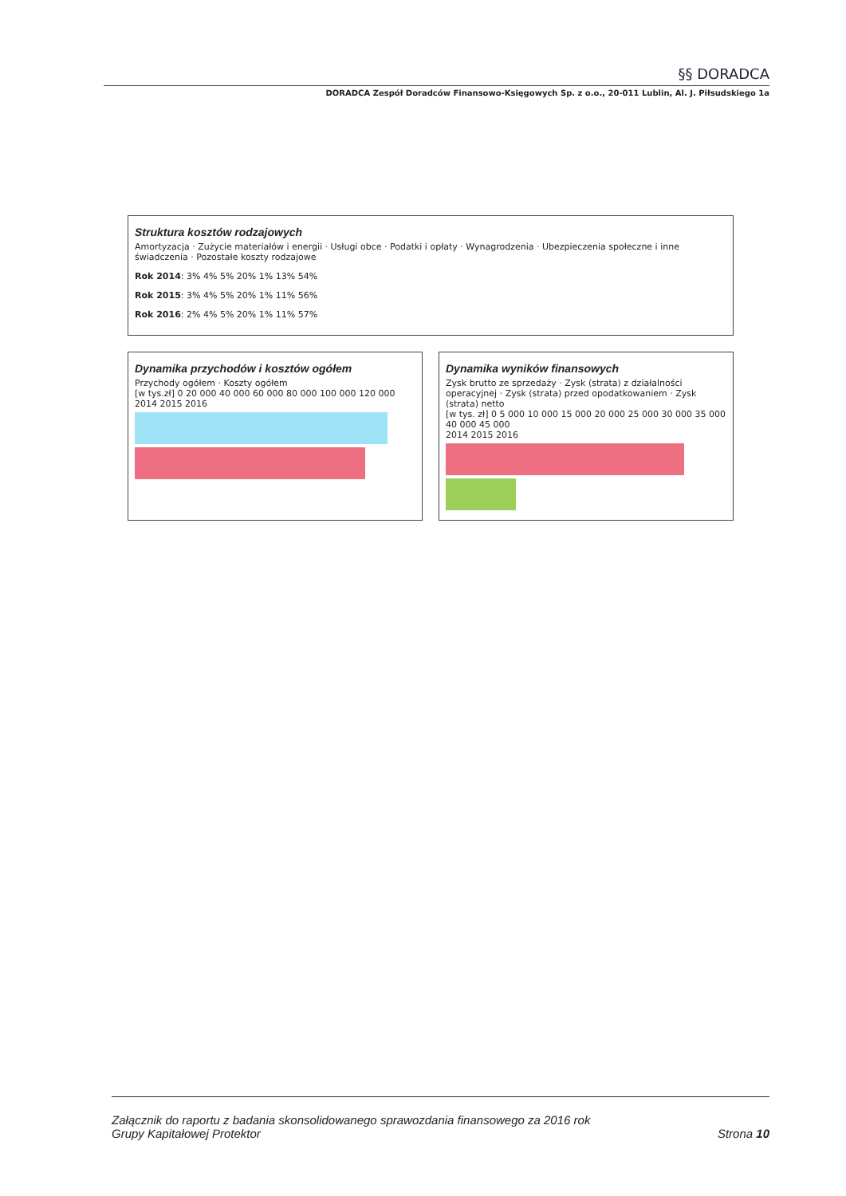§§ DORADCA
DORADCA Zespół Doradców Finansowo-Księgowych Sp. z o.o., 20-011 Lublin, Al. J. Piłsudskiego 1a
Struktura kosztów rodzajowych
Amortyzacja · Zużycie materiałów i energii · Usługi obce · Podatki i opłaty · Wynagrodzenia · Ubezpieczenia społeczne i inne świadczenia · Pozostałe koszty rodzajowe
Rok 2014: 3% 4% 5% 20% 1% 13% 54%
Rok 2015: 3% 4% 5% 20% 1% 11% 56%
Rok 2016: 2% 4% 5% 20% 1% 11% 57%
Dynamika przychodów i kosztów ogółem
Przychody ogółem · Koszty ogółem
[w tys.zł] 0 20 000 40 000 60 000 80 000 100 000 120 000
2014 2015 2016
Dynamika wyników finansowych
Zysk brutto ze sprzedaży · Zysk (strata) z działalności operacyjnej · Zysk (strata) przed opodatkowaniem · Zysk (strata) netto
[w tys. zł] 0 5 000 10 000 15 000 20 000 25 000 30 000 35 000 40 000 45 000
2014 2015 2016
Załącznik do raportu z badania skonsolidowanego sprawozdania finansowego za 2016 rok
Grupy Kapitałowej Protektor
Strona 10